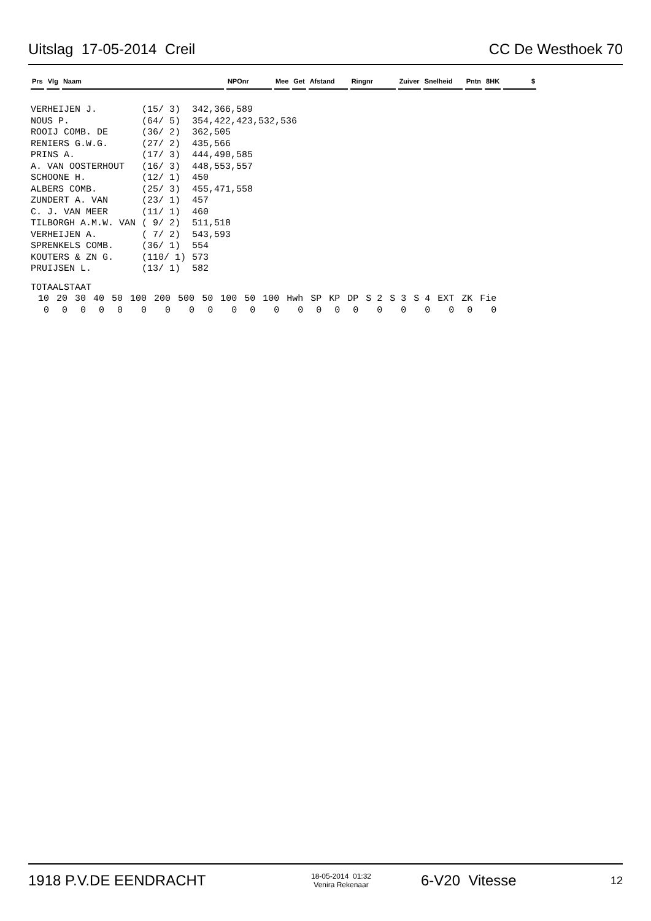Uitslag 17-05-2014 Creil CC De Westhoek 70
| Prs | Vlg | Naam | NPOnr | Mee | Get | Afstand | Ringnr | Zuiver | Snelheid | Pntn | 8HK | $ |
| VERHEIJEN J. | (15/ 3) | 342,366,589 |
| NOUS P. | (64/ 5) | 354,422,423,532,536 |
| ROOIJ COMB. DE | (36/ 2) | 362,505 |
| RENIERS G.W.G. | (27/ 2) | 435,566 |
| PRINS A. | (17/ 3) | 444,490,585 |
| A. VAN OOSTERHOUT | (16/ 3) | 448,553,557 |
| SCHOONE H. | (12/ 1) | 450 |
| ALBERS COMB. | (25/ 3) | 455,471,558 |
| ZUNDERT A. VAN | (23/ 1) | 457 |
| C. J. VAN MEER | (11/ 1) | 460 |
| TILBORGH A.M.W. VAN | ( 9/ 2) | 511,518 |
| VERHEIJEN A. | ( 7/ 2) | 543,593 |
| SPRENKELS COMB. | (36/ 1) | 554 |
| KOUTERS & ZN G. | (110/ 1) | 573 |
| PRUIJSEN L. | (13/ 1) | 582 |
TOTAALSTAAT
| 10 | 20 | 30 | 40 | 50 | 100 | 200 | 500 | 50 | 100 | 50 | 100 | Hwh | SP | KP | DP | S 2 | S 3 | S 4 | EXT | ZK | Fie |
| 0 | 0 | 0 | 0 | 0 | 0 | 0 | 0 | 0 | 0 | 0 | 0 | 0 | 0 | 0 | 0 | 0 | 0 | 0 | 0 | 0 | 0 |
1918 P.V.DE EENDRACHT 18-05-2014 01:32
Venira Rekenaar 6-V20 Vitesse 12